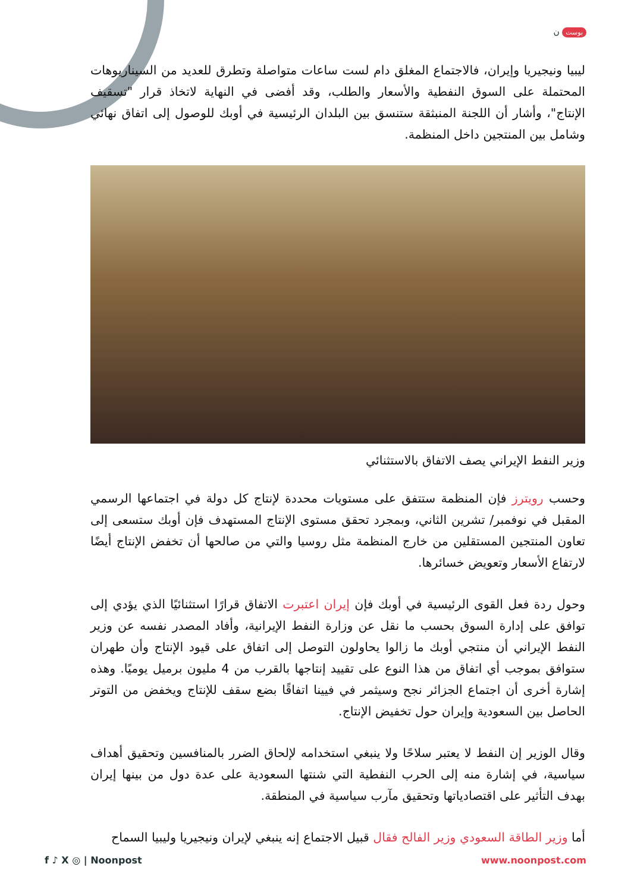بوست ن
ليبيا ونيجيريا وإيران، فالاجتماع المغلق دام لست ساعات متواصلة وتطرق للعديد من السيناريوهات المحتملة على السوق النفطية والأسعار والطلب، وقد أفضى في النهاية لاتخاذ قرار "تسقيف الإنتاج"، وأشار أن اللجنة المنبثقة ستنسق بين البلدان الرئيسية في أوبك للوصول إلى اتفاق نهائي وشامل بين المنتجين داخل المنظمة.
وزير النفط الإيراني يصف الاتفاق بالاستثنائي
وحسب رويترز فإن المنظمة ستتفق على مستويات محددة لإنتاج كل دولة في اجتماعها الرسمي المقبل في نوفمبر/ تشرين الثاني، وبمجرد تحقق مستوى الإنتاج المستهدف فإن أوبك ستسعى إلى تعاون المنتجين المستقلين من خارج المنظمة مثل روسيا والتي من صالحها أن تخفض الإنتاج أيضًا لارتفاع الأسعار وتعويض خسائرها.
وحول ردة فعل القوى الرئيسية في أوبك فإن إيران اعتبرت الاتفاق قرارًا استثنائيًا الذي يؤدي إلى توافق على إدارة السوق بحسب ما نقل عن وزارة النفط الإيرانية، وأفاد المصدر نفسه عن وزير النفط الإيراني أن منتجي أوبك ما زالوا يحاولون التوصل إلى اتفاق على قيود الإنتاج وأن طهران ستوافق بموجب أي اتفاق من هذا النوع على تقييد إنتاجها بالقرب من 4 مليون برميل يوميًا. وهذه إشارة أخرى أن اجتماع الجزائر نجح وسيثمر في فيينا اتفاقًا بضع سقف للإنتاج ويخفض من التوتر الحاصل بين السعودية وإيران حول تخفيض الإنتاج.
وقال الوزير إن النفط لا يعتبر سلاحًا ولا ينبغي استخدامه لإلحاق الضرر بالمنافسين وتحقيق أهداف سياسية، في إشارة منه إلى الحرب النفطية التي شنتها السعودية على عدة دول من بينها إيران بهدف التأثير على اقتصادياتها وتحقيق مآرب سياسية في المنطقة.
أما وزير الطاقة السعودي وزير الفالح فقال قبيل الاجتماع إنه ينبغي لإيران ونيجيريا وليبيا السماح
f ♪ X ◎ | Noonpost www.noonpost.com